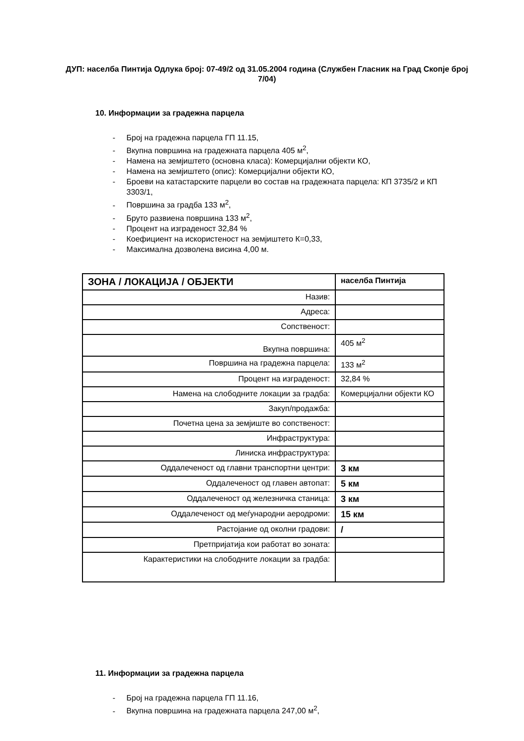ДУП: населба Пинтија Одлука број: 07-49/2 од 31.05.2004 година (Службен Гласник на Град Скопје број 7/04)
10. Информации за градежна парцела
- Број на градежна парцела ГП 11.15,
- Вкупна површина на градежната парцела 405 м<sup>2</sup>,
- Намена на земјиштето (основна класа): Комерцијални објекти КО,
- Намена на земјиштето (опис): Комерцијални објекти КО,
- Броеви на катастарските парцели во состав на градежната парцела: КП 3735/2 и КП 3303/1,
- Површина за градба 133 м<sup>2</sup>,
- Бруто развиена површина 133 м<sup>2</sup>,
- Процент на изграденост 32,84 %
- Коефициент на искористеност на земјиштето К=0,33,
- Максимална дозволена висина 4,00 м.
| ЗОНА / ЛОКАЦИЈА / ОБЈЕКТИ | населба Пинтија |
| Назив: | |
| Адреса: | |
| Сопственост: | |
| Вкупна површина: | 405 м<sup>2</sup> |
| Површина на градежна парцела: | 133 м<sup>2</sup> |
| Процент на изграденост: | 32,84 % |
| Намена на слободните локации за градба: | Комерцијални објекти КО |
| Закуп/продажба: | |
| Почетна цена за земјиште во сопственост: | |
| Инфраструктура: | |
| Линиска инфраструктура: | |
| Оддалеченост од главни транспортни центри: | 3 км |
| Оддалеченост од главен автопат: | 5 км |
| Оддалеченост од железничка станица: | 3 км |
| Оддалеченост од меѓународни аеродроми: | 15 км |
| Растојание од околни градови: | / |
| Претпријатија кои работат во зоната: | |
| Карактеристики на слободните локации за градба: | |
11. Информации за градежна парцела
- Број на градежна парцела ГП 11.16,
- Вкупна површина на градежната парцела 247,00 м<sup>2</sup>,